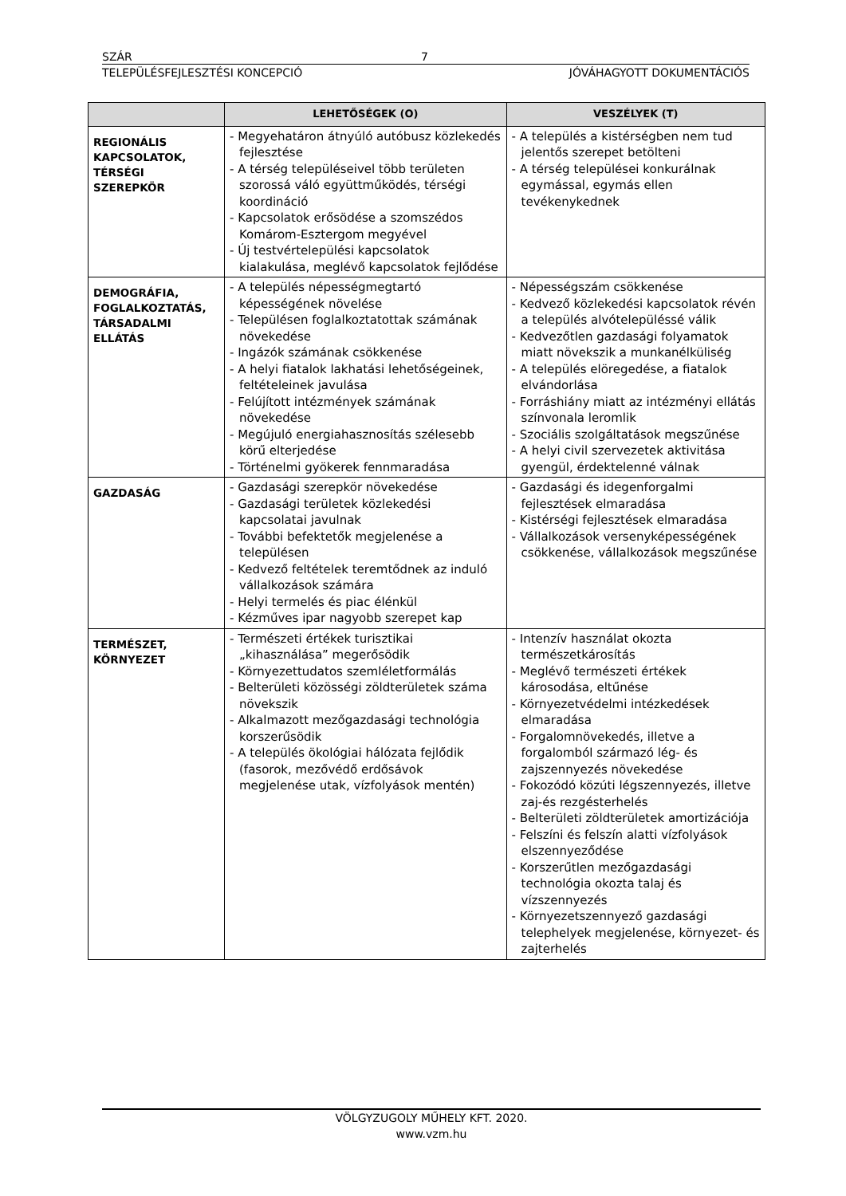SZÁR 7
TELEPÜLÉSFEJLESZTÉSI KONCEPCIÓ JÓVÁHAGYOTT DOKUMENTÁCIÓS
| | LEHETŐSÉGEK (O) | VESZÉLYEK (T) |
| --- | --- | --- |
| REGIONÁLIS KAPCSOLATOK, TÉRSÉGI SZEREPKÖR | - Megyehatáron átnyúló autóbusz közlekedés fejlesztése - A térség településeivel több területen szorossá váló együttműködés, térségi koordináció - Kapcsolatok erősödése a szomszédos Komárom-Esztergom megyével - Új testvértelepülési kapcsolatok kialakulása, meglévő kapcsolatok fejlődése | - A település a kistérségben nem tud jelentős szerepet betölteni - A térség települései konkurálnak egymással, egymás ellen tevékenykednek |
| DEMOGRÁFIA, FOGLALKOZTATÁS, TÁRSADALMI ELLÁTÁS | - A település népességmegtartó képességének növelése - Településen foglalkoztatottak számának növekedése - Ingázók számának csökkenése - A helyi fiatalok lakhatási lehetőségeinek, feltételeinek javulása - Felújított intézmények számának növekedése - Megújuló energiahasznosítás szélesebb körű elterjedése - Történelmi gyökerek fennmaradása | - Népességszám csökkenése - Kedvező közlekedési kapcsolatok révén a település alvótelepüléssé válik - Kedvezőtlen gazdasági folyamatok miatt növekszik a munkanélküliség - A település elöregedése, a fiatalok elvándorlása - Forráshiány miatt az intézményi ellátás színvonala leromlik - Szociális szolgáltatások megszűnése - A helyi civil szervezetek aktivitása gyengül, érdektelenné válnak |
| GAZDASÁG | - Gazdasági szerepkör növekedése - Gazdasági területek közlekedési kapcsolatai javulnak - További befektetők megjelenése a településen - Kedvező feltételek teremtődnek az induló vállalkozások számára - Helyi termelés és piac élénkül - Kézműves ipar nagyobb szerepet kap | - Gazdasági és idegenforgalmi fejlesztések elmaradása - Kistérségi fejlesztések elmaradása - Vállalkozások versenyképességének csökkenése, vállalkozások megszűnése |
| TERMÉSZET, KÖRNYEZET | - Természeti értékek turisztikai „kihasználása” megerősödik - Környezettudatos szemléletformálás - Belterületi közösségi zöldterületek száma növekszik - Alkalmazott mezőgazdasági technológia korszerűsödik - A település ökológiai hálózata fejlődik (fasorok, mezővédő erdősávok megjelenése utak, vízfolyások mentén) | - Intenzív használat okozta természetkárosítás - Meglévő természeti értékek károsodása, eltűnése - Környezetvédelmi intézkedések elmaradása - Forgalomnövekedés, illetve a forgalomból származó lég- és zajszennyezés növekedése - Fokozódó közúti légszennyezés, illetve zaj-és rezgésterhelés - Belterületi zöldterületek amortizációja - Felszíni és felszín alatti vízfolyások elszennyeződése - Korszerűtlen mezőgazdasági technológia okozta talaj és vízszennyezés - Környezetszennyező gazdasági telephelyek megjelenése, környezet- és zajterhelés |
VÖLGYZUGOLY MŰHELY KFT. 2020.
www.vzm.hu